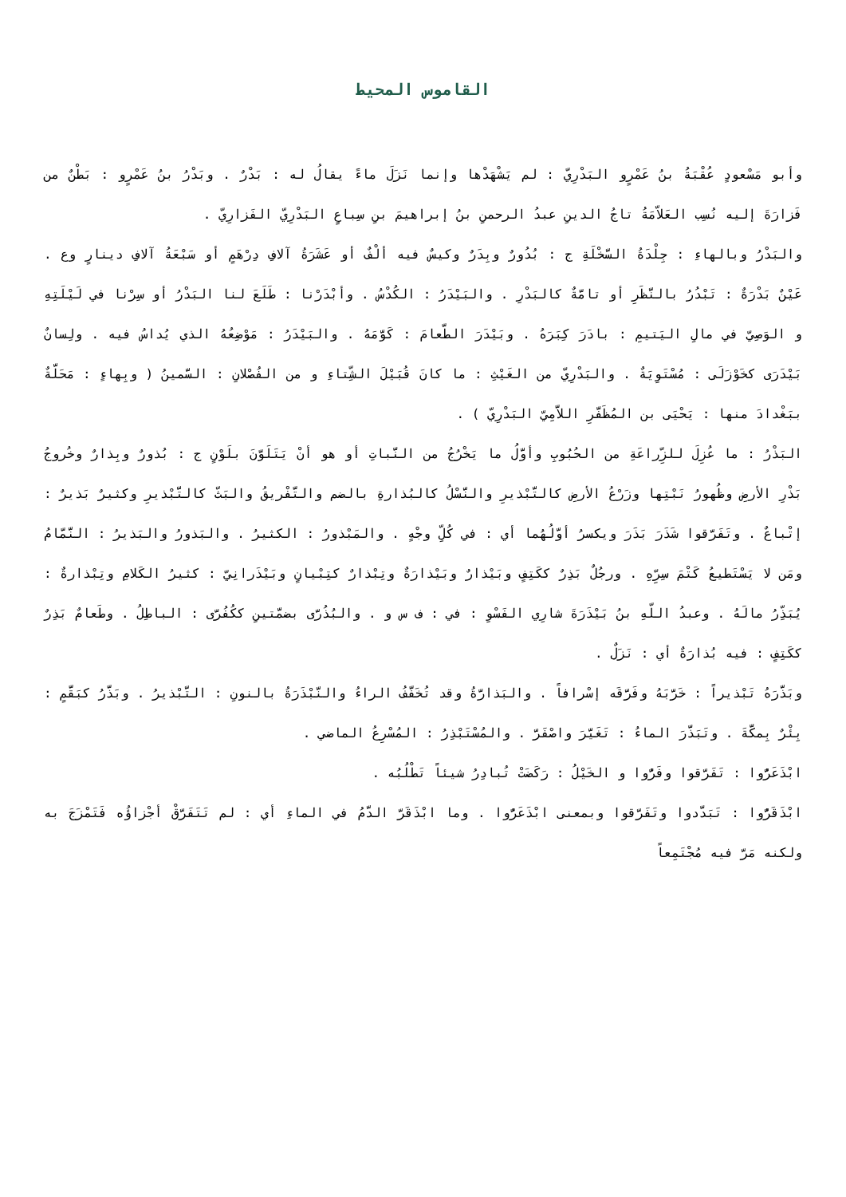القاموس المحيط
وأبو مَسْعودٍ عُقْبَةُ بنُ عَمْرٍو البَدْرِيّ : لم يَشْهَدْها وإنما نَزَلَ ماءً يقالُ له : بَدْرٌ . وبَدْرُ بنُ عَمْرٍو : بَطْنٌ من فَزارَةَ إليه نُسِب العَلاّمَةُ تاجُ الدينِ عبدُ الرحمنِ بنُ إبراهيمَ بنِ سِباعٍ البَدْرِيّ الفَزارِيّ .
والبَدْرُ وبالهاءِ : جِلْدَةُ السَّخْلَةِ ج : بُدُورٌ وبِدَرٌ وكيسٌ فيه ألْفٌ أو عَشَرَةُ آلافِ دِرْهَمٍ أو سَبْعَةُ آلافِ دينارٍ وع . عَيْنٌ بَدْرَةٌ : تَبْدُرُ بالنَّظَرِ أو تامَّةٌ كالبَدْرِ . والبَيْدَرُ : الكُدْسُ . وأبْدَرْنا : طَلَعَ لنا البَدْرُ أو سِرْنا في لَيْلَتِهِ و الوَصِيّ في مالِ اليَتيمِ : بادَرَ كِبَرَهُ . وبَيْدَرَ الطَّعامَ : كَوَّمَهُ . والبَيْدَرُ : مَوْضِعُهُ الذي يُداسُ فيه . ولِسانٌ بَيْدَرَى كخَوْزَلَى : مُسْتَوِيَةٌ . والبَدْرِيّ من الغَيْثِ : ما كانَ قُبَيْلَ الشِّتاءِ و من الفُصْلانِ : السَّمينُ ( وبِهاءٍ : مَحَلَّةٌ ببَغْدادَ منها : يَحْيَى بن المُظَفَّرِ اللاَّمِيّ البَدْرِيّ ) .
البَذْرُ : ما عُزِلَ للزِّراعَةِ من الحُبُوبِ وأوَّلُ ما يَخْرُجُ من النَّباتِ أو هو أنْ يَتَلَوَّنَ بلَوْنٍ ج : بُذورٌ وبِذارٌ وخُروجُ بَذْرِ الأرضِ وظُهورُ نَبْتِها وزَرْعُ الأرضِ كالتَّبْذيرِ والنَّسْلُ كالبُذارةِ بالضم والتَّفْريقُ والبَثّ كالتَّبْذيرِ وكثيرٌ بَذيرٌ : إتْباعٌ . وتَفَرَّقوا شَذَرَ بَذَرَ ويكسرُ أوَّلُهُما أي : في كُلِّ وجْهٍ . والمَبْذورُ : الكثيرُ . والبَذورُ والبَذيرُ : النَّمَّامُ ومَن لا يَسْتَطيعُ كَتْمَ سِرِّهِ . ورجُلٌ بَذِرٌ ككَتِفٍ وبَيْذارٌ وبَيْذارَةٌ وتِبْذارٌ كتِبْيانٍ وبَيْذَرانِيّ : كثيرُ الكَلامِ وتِبْذارةٌ : يُبَذِّرُ مالَهُ . وعبدُ اللّهِ بنُ بَيْذَرَةَ شارِي الفَسْوِ : في : ف س و . والبُذُرَّى بضمَّتينِ ككُفُرَّى : الباطِلُ . وطَعامٌ بَذِرٌ ككَتِفٍ : فيه بُذارَةٌ أي : نَزَلٌ .
وبَذَّرَهُ تَبْذيراً : خَرَّبَهُ وفَرَّقَه إسْرافاً . والبَذارَّةُ وقد تُخَفَّفُ الراءُ والنَّبْذَرَةُ بالنونِ : التَّبْذيرُ . وبَذَّرُ كبَقَّمٍ : بِئْرٌ بِمكَّةَ . وتَبَذَّرَ الماءُ : تَغَيَّرَ واصْفَرَّ . والمُسْتَبْذِرُ : المُسْرِعُ الماضي .
ابْذَعَرُّوا : تَفَرَّقوا وفَرُّوا و الخَيْلُ : رَكَضَتْ تُبادِرُ شيئاً تَطْلُبُه .
ابْذَقَرُّوا : تَبَدَّدوا وتَفَرَّقوا وبمعنى ابْذَعَرُّوا . وما ابْذَقَرَّ الدَّمُ في الماءِ أي : لم تَتَفَرَّقْ أجْزاؤُه فَتَمْزَجَ به ولكنه مَرَّ فيه مُجْتَمِعاً